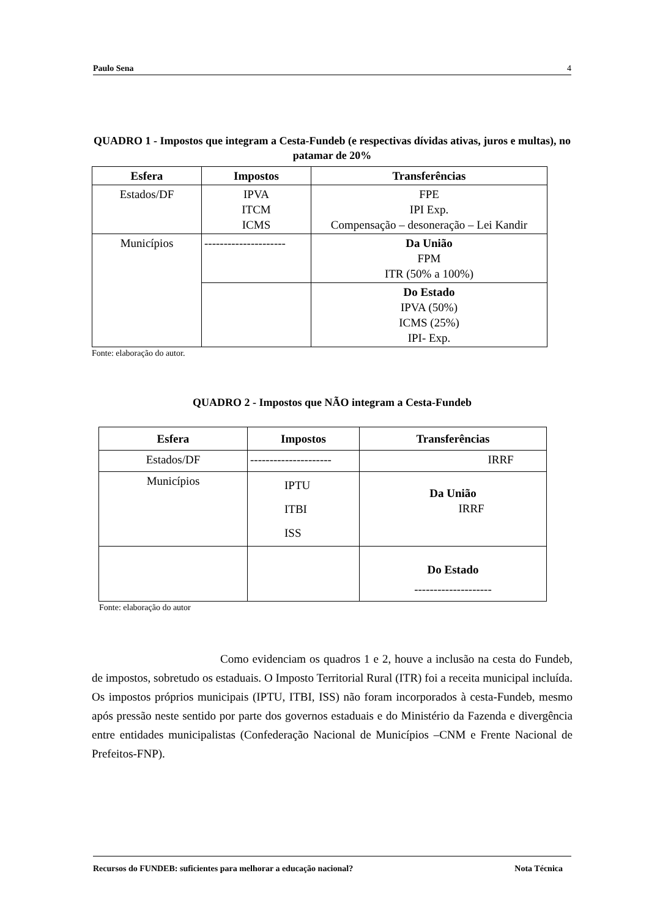Paulo Sena 4
QUADRO 1 - Impostos que integram a Cesta-Fundeb (e respectivas dívidas ativas, juros e multas), no patamar de 20%
| Esfera | Impostos | Transferências |
| --- | --- | --- |
| Estados/DF | IPVA ITCM ICMS | FPE IPI Exp. Compensação – desoneração – Lei Kandir |
| Municípios | --------------------- | Da União FPM ITR (50% a 100%) |
| | | Do Estado IPVA (50%) ICMS (25%) IPI- Exp. |
Fonte: elaboração do autor.
QUADRO 2 - Impostos que NÃO integram a Cesta-Fundeb
| Esfera | Impostos | Transferências |
| --- | --- | --- |
| Estados/DF | --------------------- | IRRF |
| Municípios | IPTU ITBI ISS | Da União IRRF |
| | | Do Estado -------------------- |
Fonte: elaboração do autor
Como evidenciam os quadros 1 e 2, houve a inclusão na cesta do Fundeb, de impostos, sobretudo os estaduais. O Imposto Territorial Rural (ITR) foi a receita municipal incluída. Os impostos próprios municipais (IPTU, ITBI, ISS) não foram incorporados à cesta-Fundeb, mesmo após pressão neste sentido por parte dos governos estaduais e do Ministério da Fazenda e divergência entre entidades municipalistas (Confederação Nacional de Municípios –CNM e Frente Nacional de Prefeitos-FNP).
Recursos do FUNDEB: suficientes para melhorar a educação nacional? Nota Técnica